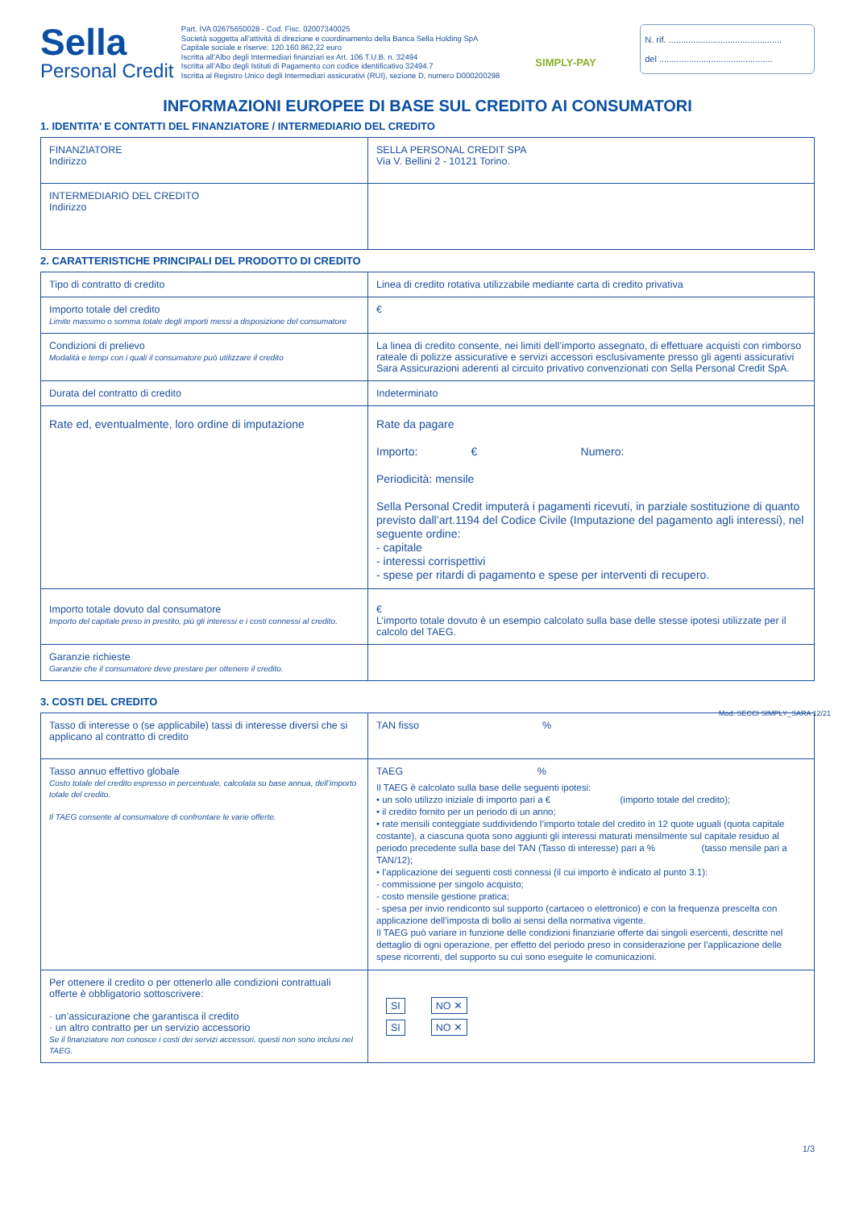Sella
Personal Credit
Part. IVA 02675650028 - Cod. Fisc. 02007340025
Società soggetta all’attività di direzione e coordinamento della Banca Sella Holding SpA
Capitale sociale e riserve: 120.160.862,22 euro
Iscritta all’Albo degli Intermediari finanziari ex Art. 106 T.U.B. n. 32494
Iscritta all’Albo degli Istituti di Pagamento con codice identificativo 32494.7
Iscritta al Registro Unico degli Intermediari assicurativi (RUI), sezione D, numero D000200298
SIMPLY-PAY
N. rif. ..............................................
del ..............................................
INFORMAZIONI EUROPEE DI BASE SUL CREDITO AI CONSUMATORI
1. IDENTITA’ E CONTATTI DEL FINANZIATORE / INTERMEDIARIO DEL CREDITO
| FINANZIATORE Indirizzo | SELLA PERSONAL CREDIT SPA Via V. Bellini 2 - 10121 Torino. |
| INTERMEDIARIO DEL CREDITO Indirizzo | |
2. CARATTERISTICHE PRINCIPALI DEL PRODOTTO DI CREDITO
| Tipo di contratto di credito | Linea di credito rotativa utilizzabile mediante carta di credito privativa |
| Importo totale del credito Limite massimo o somma totale degli importi messi a disposizione del consumatore | € |
| Condizioni di prelievo Modalità e tempi con i quali il consumatore può utilizzare il credito | La linea di credito consente, nei limiti dell’importo assegnato, di effettuare acquisti con rimborso rateale di polizze assicurative e servizi accessori esclusivamente presso gli agenti assicurativi Sara Assicurazioni aderenti al circuito privativo convenzionati con Sella Personal Credit SpA. |
| Durata del contratto di credito | Indeterminato |
| Rate ed, eventualmente, loro ordine di imputazione | Rate da pagare Importo: € Numero: Periodicità: mensile Sella Personal Credit imputerà i pagamenti ricevuti, in parziale sostituzione di quanto previsto dall’art.1194 del Codice Civile (Imputazione del pagamento agli interessi), nel seguente ordine: - capitale - interessi corrispettivi - spese per ritardi di pagamento e spese per interventi di recupero. |
| Importo totale dovuto dal consumatore Importo del capitale preso in prestito, più gli interessi e i costi connessi al credito. | € L’importo totale dovuto è un esempio calcolato sulla base delle stesse ipotesi utilizzate per il calcolo del TAEG. |
| Garanzie richieste Garanzie che il consumatore deve prestare per ottenere il credito. | |
3. COSTI DEL CREDITO
| Tasso di interesse o (se applicabile) tassi di interesse diversi che si applicano al contratto di credito | TAN fisso % |
| Tasso annuo effettivo globale Costo totale del credito espresso in percentuale, calcolata su base annua, dell’importo totale del credito. Il TAEG consente al consumatore di confrontare le varie offerte. | TAEG % Il TAEG è calcolato sulla base delle seguenti ipotesi: • un solo utilizzo iniziale di importo pari a € (importo totale del credito); • il credito fornito per un periodo di un anno; • rate mensili conteggiate suddividendo l’importo totale del credito in 12 quote uguali (quota capitale costante), a ciascuna quota sono aggiunti gli interessi maturati mensilmente sul capitale residuo al periodo precedente sulla base del TAN (Tasso di interesse) pari a % (tasso mensile pari a TAN/12); • l’applicazione dei seguenti costi connessi (il cui importo è indicato al punto 3.1): - commissione per singolo acquisto; - costo mensile gestione pratica; - spesa per invio rendiconto sul supporto (cartaceo o elettronico) e con la frequenza prescelta con applicazione dell’imposta di bollo ai sensi della normativa vigente. Il TAEG può variare in funzione delle condizioni finanziarie offerte dai singoli esercenti, descritte nel dettaglio di ogni operazione, per effetto del periodo preso in considerazione per l’applicazione delle spese ricorrenti, del supporto su cui sono eseguite le comunicazioni. |
| Per ottenere il credito o per ottenerlo alle condizioni contrattuali offerte è obbligatorio sottoscrivere: · un’assicurazione che garantisca il credito · un altro contratto per un servizio accessorio Se il finanziatore non conosce i costi dei servizi accessori, questi non sono inclusi nel TAEG. | SI NO ✕ SI NO ✕ |
1/3
Mod. SECCI SIMPLY_SARA 12/21